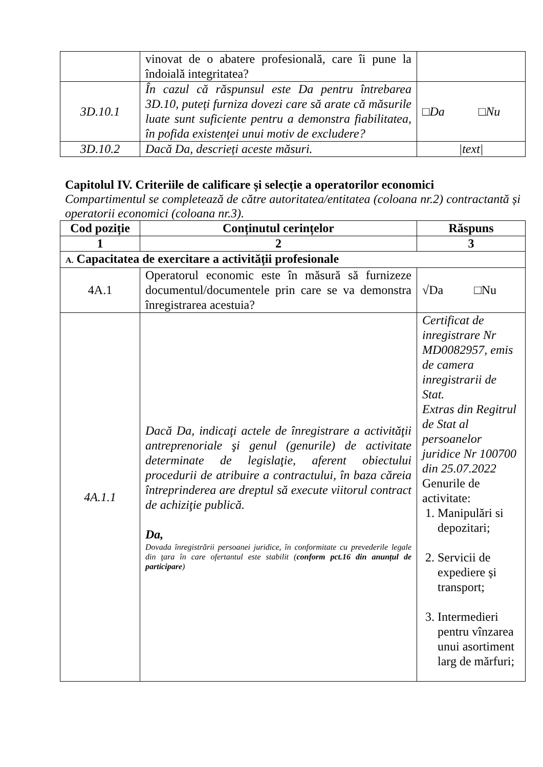| | vinovat de o abatere profesională, care îi pune la îndoială integritatea? | |
| 3D.10.1 | În cazul că răspunsul este Da pentru întrebarea 3D.10, puteți furniza dovezi care să arate că măsurile luate sunt suficiente pentru a demonstra fiabilitatea, în pofida existenței unui motiv de excludere? | □Da □Nu |
| 3D.10.2 | Dacă Da, descrieți aceste măsuri. | /text/ |
Capitolul IV. Criteriile de calificare și selecție a operatorilor economici
Compartimentul se completează de către autoritatea/entitatea (coloana nr.2) contractantă și operatorii economici (coloana nr.3).
| Cod poziție | Conținutul cerințelor | Răspuns |
| --- | --- | --- |
| 1 | 2 | 3 |
| A. Capacitatea de exercitare a activității profesionale | | |
| 4A.1 | Operatorul economic este în măsură să furnizeze documentul/documentele prin care se va demonstra înregistrarea acestuia? | √Da □Nu |
| 4A.1.1 | Dacă Da, indicaţi actele de înregistrare a activităţii antreprenoriale şi genul (genurile) de activitate determinate de legislaţie, aferent obiectului procedurii de atribuire a contractului, în baza căreia întreprinderea are dreptul să execute viitorul contract de achiziţie publică. Da, Dovada înregistrării persoanei juridice, în conformitate cu prevederile legale din ţara în care ofertantul este stabilit ( conform pct.16 din anunțul de participare ) | Certificat de inregistrare Nr MD0082957, emis de camera inregistrarii de Stat. Extras din Regitrul de Stat al persoanelor juridice Nr 100700 din 25.07.2022 Genurile de activitate: 1. Manipulări si depozitari; 2. Servicii de expediere și transport; 3. Intermedieri pentru vînzarea unui asortiment larg de mărfuri; |